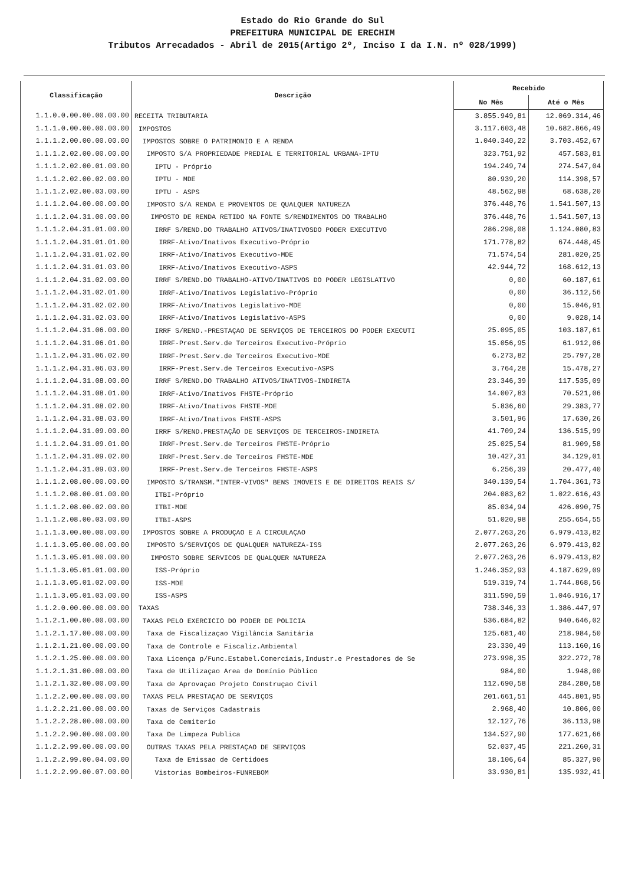Estado do Rio Grande do Sul
PREFEITURA MUNICIPAL DE ERECHIM
Tributos Arrecadados - Abril de 2015(Artigo 2º, Inciso I da I.N. nº 028/1999)
| Classificação | Descrição | Recebido | |
| --- | --- | --- | --- |
| | | No Mês | Até o Mês |
| 1.1.0.0.00.00.00.00.00 | RECEITA TRIBUTARIA | 3.855.949,81 | 12.069.314,46 |
| 1.1.1.0.00.00.00.00.00 | IMPOSTOS | 3.117.603,48 | 10.682.866,49 |
| 1.1.1.2.00.00.00.00.00 | IMPOSTOS SOBRE O PATRIMONIO E A RENDA | 1.040.340,22 | 3.703.452,67 |
| 1.1.1.2.02.00.00.00.00 | IMPOSTO S/A PROPRIEDADE PREDIAL E TERRITORIAL URBANA-IPTU | 323.751,92 | 457.583,81 |
| 1.1.1.2.02.00.01.00.00 | IPTU - Próprio | 194.249,74 | 274.547,04 |
| 1.1.1.2.02.00.02.00.00 | IPTU - MDE | 80.939,20 | 114.398,57 |
| 1.1.1.2.02.00.03.00.00 | IPTU - ASPS | 48.562,98 | 68.638,20 |
| 1.1.1.2.04.00.00.00.00 | IMPOSTO S/A RENDA E PROVENTOS DE QUALQUER NATUREZA | 376.448,76 | 1.541.507,13 |
| 1.1.1.2.04.31.00.00.00 | IMPOSTO DE RENDA RETIDO NA FONTE S/RENDIMENTOS DO TRABALHO | 376.448,76 | 1.541.507,13 |
| 1.1.1.2.04.31.01.00.00 | IRRF S/REND.DO TRABALHO ATIVOS/INATIVOSDO PODER EXECUTIVO | 286.298,08 | 1.124.080,83 |
| 1.1.1.2.04.31.01.01.00 | IRRF-Ativo/Inativos Executivo-Próprio | 171.778,82 | 674.448,45 |
| 1.1.1.2.04.31.01.02.00 | IRRF-Ativo/Inativos Executivo-MDE | 71.574,54 | 281.020,25 |
| 1.1.1.2.04.31.01.03.00 | IRRF-Ativo/Inativos Executivo-ASPS | 42.944,72 | 168.612,13 |
| 1.1.1.2.04.31.02.00.00 | IRRF S/REND.DO TRABALHO-ATIVO/INATIVOS DO PODER LEGISLATIVO | 0,00 | 60.187,61 |
| 1.1.1.2.04.31.02.01.00 | IRRF-Ativo/Inativos Legislativo-Próprio | 0,00 | 36.112,56 |
| 1.1.1.2.04.31.02.02.00 | IRRF-Ativo/Inativos Legislativo-MDE | 0,00 | 15.046,91 |
| 1.1.1.2.04.31.02.03.00 | IRRF-Ativo/Inativos Legislativo-ASPS | 0,00 | 9.028,14 |
| 1.1.1.2.04.31.06.00.00 | IRRF S/REND.-PRESTAÇAO DE SERVIÇOS DE TERCEIROS DO PODER EXECUTI | 25.095,05 | 103.187,61 |
| 1.1.1.2.04.31.06.01.00 | IRRF-Prest.Serv.de Terceiros Executivo-Próprio | 15.056,95 | 61.912,06 |
| 1.1.1.2.04.31.06.02.00 | IRRF-Prest.Serv.de Terceiros Executivo-MDE | 6.273,82 | 25.797,28 |
| 1.1.1.2.04.31.06.03.00 | IRRF-Prest.Serv.de Terceiros Executivo-ASPS | 3.764,28 | 15.478,27 |
| 1.1.1.2.04.31.08.00.00 | IRRF S/REND.DO TRABALHO ATIVOS/INATIVOS-INDIRETA | 23.346,39 | 117.535,09 |
| 1.1.1.2.04.31.08.01.00 | IRRF-Ativo/Inativos FHSTE-Próprio | 14.007,83 | 70.521,06 |
| 1.1.1.2.04.31.08.02.00 | IRRF-Ativo/Inativos FHSTE-MDE | 5.836,60 | 29.383,77 |
| 1.1.1.2.04.31.08.03.00 | IRRF-Ativo/Inativos FHSTE-ASPS | 3.501,96 | 17.630,26 |
| 1.1.1.2.04.31.09.00.00 | IRRF S/REND.PRESTAÇÃO DE SERVIÇOS DE TERCEIROS-INDIRETA | 41.709,24 | 136.515,99 |
| 1.1.1.2.04.31.09.01.00 | IRRF-Prest.Serv.de Terceiros FHSTE-Próprio | 25.025,54 | 81.909,58 |
| 1.1.1.2.04.31.09.02.00 | IRRF-Prest.Serv.de Terceiros FHSTE-MDE | 10.427,31 | 34.129,01 |
| 1.1.1.2.04.31.09.03.00 | IRRF-Prest.Serv.de Terceiros FHSTE-ASPS | 6.256,39 | 20.477,40 |
| 1.1.1.2.08.00.00.00.00 | IMPOSTO S/TRANSM."INTER-VIVOS" BENS IMOVEIS E DE DIREITOS REAIS S/ | 340.139,54 | 1.704.361,73 |
| 1.1.1.2.08.00.01.00.00 | ITBI-Próprio | 204.083,62 | 1.022.616,43 |
| 1.1.1.2.08.00.02.00.00 | ITBI-MDE | 85.034,94 | 426.090,75 |
| 1.1.1.2.08.00.03.00.00 | ITBI-ASPS | 51.020,98 | 255.654,55 |
| 1.1.1.3.00.00.00.00.00 | IMPOSTOS SOBRE A PRODUÇAO E A CIRCULAÇAO | 2.077.263,26 | 6.979.413,82 |
| 1.1.1.3.05.00.00.00.00 | IMPOSTO S/SERVIÇOS DE QUALQUER NATUREZA-ISS | 2.077.263,26 | 6.979.413,82 |
| 1.1.1.3.05.01.00.00.00 | IMPOSTO SOBRE SERVICOS DE QUALQUER NATUREZA | 2.077.263,26 | 6.979.413,82 |
| 1.1.1.3.05.01.01.00.00 | ISS-Próprio | 1.246.352,93 | 4.187.629,09 |
| 1.1.1.3.05.01.02.00.00 | ISS-MDE | 519.319,74 | 1.744.868,56 |
| 1.1.1.3.05.01.03.00.00 | ISS-ASPS | 311.590,59 | 1.046.916,17 |
| 1.1.2.0.00.00.00.00.00 | TAXAS | 738.346,33 | 1.386.447,97 |
| 1.1.2.1.00.00.00.00.00 | TAXAS PELO EXERCICIO DO PODER DE POLICIA | 536.684,82 | 940.646,02 |
| 1.1.2.1.17.00.00.00.00 | Taxa de Fiscalizaçao Vigilância Sanitária | 125.681,40 | 218.984,50 |
| 1.1.2.1.21.00.00.00.00 | Taxa de Controle e Fiscaliz.Ambiental | 23.330,49 | 113.160,16 |
| 1.1.2.1.25.00.00.00.00 | Taxa Licença p/Func.Estabel.Comerciais,Industr.e Prestadores de Se | 273.998,35 | 322.272,78 |
| 1.1.2.1.31.00.00.00.00 | Taxa de Utilizaçao Area de Domínio Público | 984,00 | 1.948,00 |
| 1.1.2.1.32.00.00.00.00 | Taxa de Aprovaçao Projeto Construçao Civil | 112.690,58 | 284.280,58 |
| 1.1.2.2.00.00.00.00.00 | TAXAS PELA PRESTAÇAO DE SERVIÇOS | 201.661,51 | 445.801,95 |
| 1.1.2.2.21.00.00.00.00 | Taxas de Serviços Cadastrais | 2.968,40 | 10.806,00 |
| 1.1.2.2.28.00.00.00.00 | Taxa de Cemiterio | 12.127,76 | 36.113,98 |
| 1.1.2.2.90.00.00.00.00 | Taxa De Limpeza Publica | 134.527,90 | 177.621,66 |
| 1.1.2.2.99.00.00.00.00 | OUTRAS TAXAS PELA PRESTAÇAO DE SERVIÇOS | 52.037,45 | 221.260,31 |
| 1.1.2.2.99.00.04.00.00 | Taxa de Emissao de Certidoes | 18.106,64 | 85.327,90 |
| 1.1.2.2.99.00.07.00.00 | Vistorias Bombeiros-FUNREBOM | 33.930,81 | 135.932,41 |